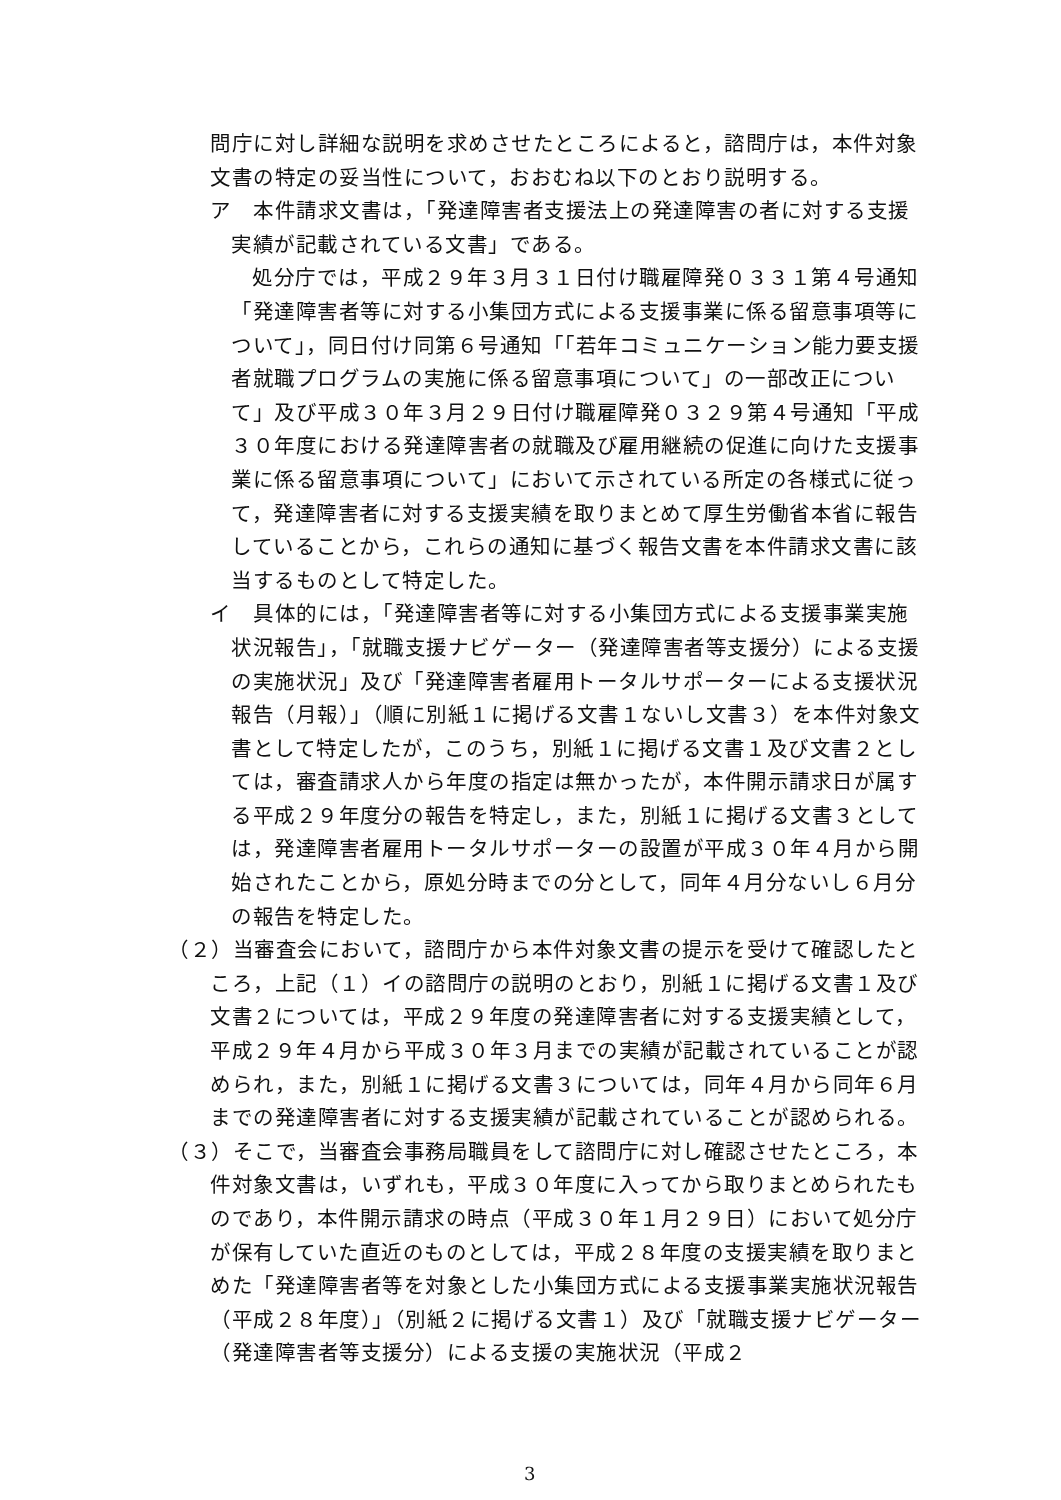問庁に対し詳細な説明を求めさせたところによると，諮問庁は，本件対象文書の特定の妥当性について，おおむね以下のとおり説明する。
ア　本件請求文書は，「発達障害者支援法上の発達障害の者に対する支援実績が記載されている文書」である。
処分庁では，平成２９年３月３１日付け職雇障発０３３１第４号通知「発達障害者等に対する小集団方式による支援事業に係る留意事項等について」，同日付け同第６号通知「「若年コミュニケーション能力要支援者就職プログラムの実施に係る留意事項について」の一部改正について」及び平成３０年３月２９日付け職雇障発０３２９第４号通知「平成３０年度における発達障害者の就職及び雇用継続の促進に向けた支援事業に係る留意事項について」において示されている所定の各様式に従って，発達障害者に対する支援実績を取りまとめて厚生労働省本省に報告していることから，これらの通知に基づく報告文書を本件請求文書に該当するものとして特定した。
イ　具体的には，「発達障害者等に対する小集団方式による支援事業実施状況報告」，「就職支援ナビゲーター（発達障害者等支援分）による支援の実施状況」及び「発達障害者雇用トータルサポーターによる支援状況報告（月報）」（順に別紙１に掲げる文書１ないし文書３）を本件対象文書として特定したが，このうち，別紙１に掲げる文書１及び文書２としては，審査請求人から年度の指定は無かったが，本件開示請求日が属する平成２９年度分の報告を特定し，また，別紙１に掲げる文書３としては，発達障害者雇用トータルサポーターの設置が平成３０年４月から開始されたことから，原処分時までの分として，同年４月分ないし６月分の報告を特定した。
（２）当審査会において，諮問庁から本件対象文書の提示を受けて確認したところ，上記（１）イの諮問庁の説明のとおり，別紙１に掲げる文書１及び文書２については，平成２９年度の発達障害者に対する支援実績として，平成２９年４月から平成３０年３月までの実績が記載されていることが認められ，また，別紙１に掲げる文書３については，同年４月から同年６月までの発達障害者に対する支援実績が記載されていることが認められる。
（３）そこで，当審査会事務局職員をして諮問庁に対し確認させたところ，本件対象文書は，いずれも，平成３０年度に入ってから取りまとめられたものであり，本件開示請求の時点（平成３０年１月２９日）において処分庁が保有していた直近のものとしては，平成２８年度の支援実績を取りまとめた「発達障害者等を対象とした小集団方式による支援事業実施状況報告（平成２８年度）」（別紙２に掲げる文書１）及び「就職支援ナビゲーター（発達障害者等支援分）による支援の実施状況（平成２
3